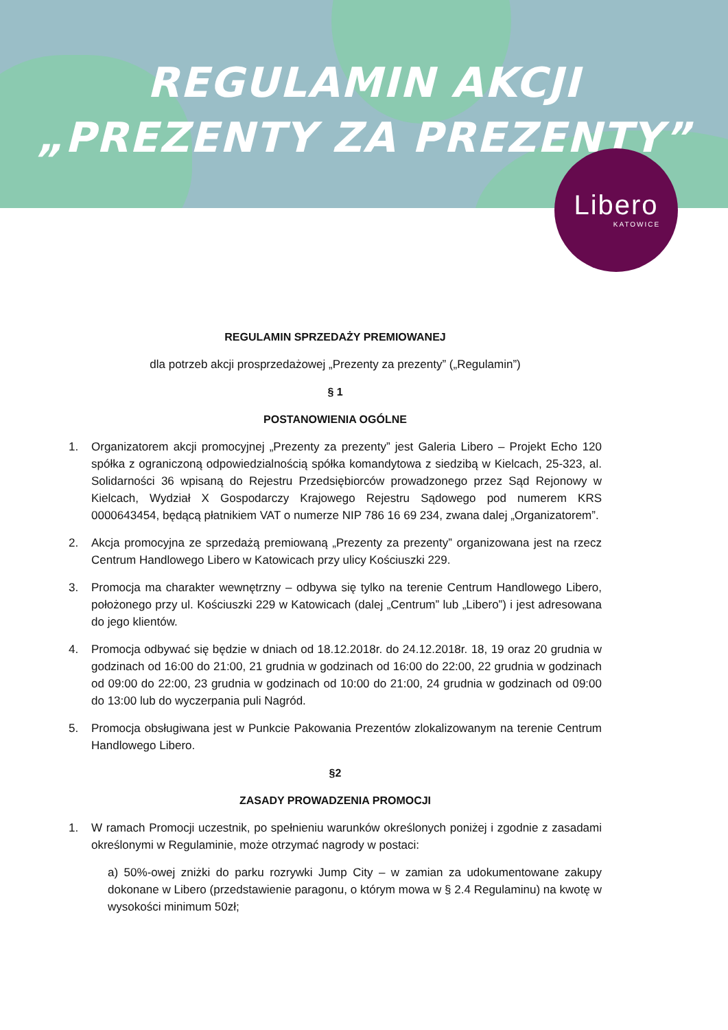REGULAMIN AKCJI
„PREZENTY ZA PREZENTY”
Libero
KATOWICE
REGULAMIN SPRZEDAŻY PREMIOWANEJ
dla potrzeb akcji prosprzedażowej „Prezenty za prezenty” („Regulamin”)
§ 1
POSTANOWIENIA OGÓLNE
1. Organizatorem akcji promocyjnej „Prezenty za prezenty” jest Galeria Libero – Projekt Echo 120 spółka z ograniczoną odpowiedzialnością spółka komandytowa z siedzibą w Kielcach, 25-323, al. Solidarności 36 wpisaną do Rejestru Przedsiębiorców prowadzonego przez Sąd Rejonowy w Kielcach, Wydział X Gospodarczy Krajowego Rejestru Sądowego pod numerem KRS 0000643454, będącą płatnikiem VAT o numerze NIP 786 16 69 234, zwana dalej „Organizatorem”.
2. Akcja promocyjna ze sprzedażą premiowaną „Prezenty za prezenty” organizowana jest na rzecz Centrum Handlowego Libero w Katowicach przy ulicy Kościuszki 229.
3. Promocja ma charakter wewnętrzny – odbywa się tylko na terenie Centrum Handlowego Libero, położonego przy ul. Kościuszki 229 w Katowicach (dalej „Centrum” lub „Libero”) i jest adresowana do jego klientów.
4. Promocja odbywać się będzie w dniach od 18.12.2018r. do 24.12.2018r. 18, 19 oraz 20 grudnia w godzinach od 16:00 do 21:00, 21 grudnia w godzinach od 16:00 do 22:00, 22 grudnia w godzinach od 09:00 do 22:00, 23 grudnia w godzinach od 10:00 do 21:00, 24 grudnia w godzinach od 09:00 do 13:00 lub do wyczerpania puli Nagród.
5. Promocja obsługiwana jest w Punkcie Pakowania Prezentów zlokalizowanym na terenie Centrum Handlowego Libero.
§2
ZASADY PROWADZENIA PROMOCJI
1. W ramach Promocji uczestnik, po spełnieniu warunków określonych poniżej i zgodnie z zasadami określonymi w Regulaminie, może otrzymać nagrody w postaci:
a) 50%-owej zniżki do parku rozrywki Jump City – w zamian za udokumentowane zakupy dokonane w Libero (przedstawienie paragonu, o którym mowa w § 2.4 Regulaminu) na kwotę w wysokości minimum 50zł;